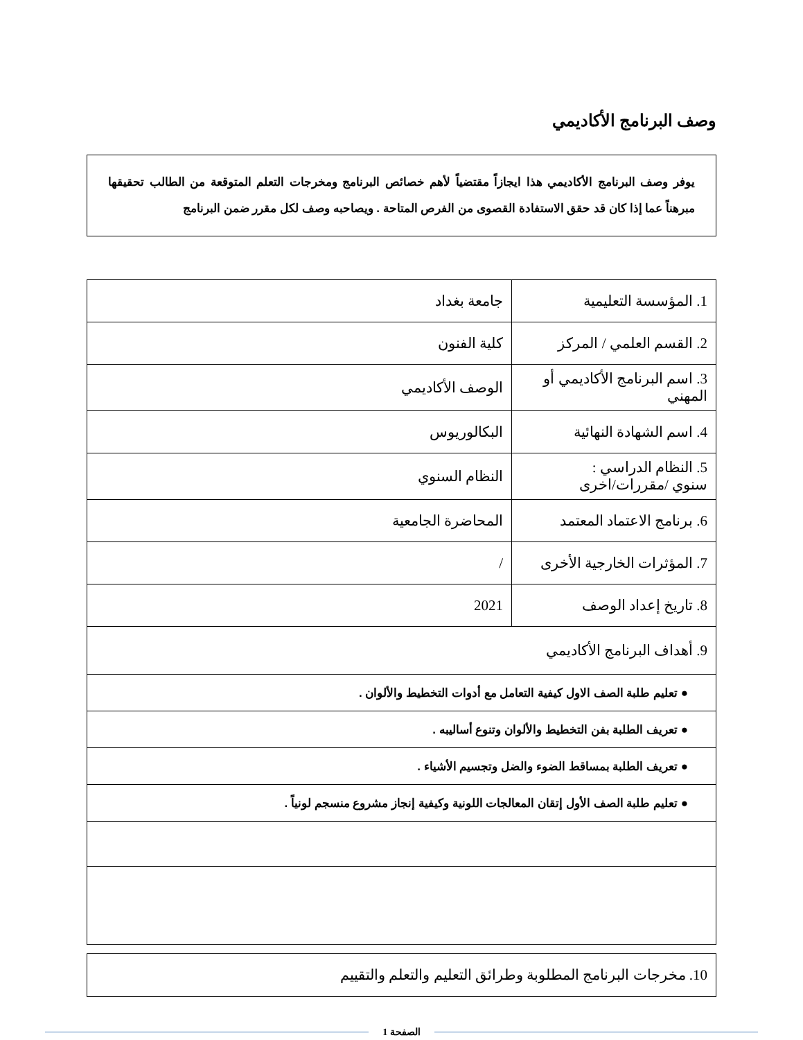وصف البرنامج الأكاديمي
يوفر وصف البرنامج الأكاديمي هذا ايجازاً مقتضياً لأهم خصائص البرنامج ومخرجات التعلم المتوقعة من الطالب تحقيقها مبرهناً عما إذا كان قد حقق الاستفادة القصوى من الفرص المتاحة . ويصاحبه وصف لكل مقرر ضمن البرنامج
| 1. المؤسسة التعليمية | جامعة بغداد |
| 2. القسم العلمي / المركز | كلية الفنون |
| 3. اسم البرنامج الأكاديمي أو المهني | الوصف الأكاديمي |
| 4. اسم الشهادة النهائية | البكالوريوس |
| 5. النظام الدراسي : سنوي /مقررات/اخرى | النظام السنوي |
| 6. برنامج الاعتماد المعتمد | المحاضرة الجامعية |
| 7. المؤثرات الخارجية الأخرى | / |
| 8. تاريخ إعداد الوصف | 2021 |
| 9. أهداف البرنامج الأكاديمي | |
| ● تعليم طلبة الصف الاول كيفية التعامل مع أدوات التخطيط والألوان . | |
| ● تعريف الطلبة بفن التخطيط والألوان وتنوع أساليبه . | |
| ● تعريف الطلبة بمساقط الضوء والضل وتجسيم الأشياء . | |
| ● تعليم طلبة الصف الأول إتقان المعالجات اللونية وكيفية إنجاز مشروع منسجم لونياً . | |
10. مخرجات البرنامج المطلوبة وطرائق التعليم والتعلم والتقييم
الصفحة 1